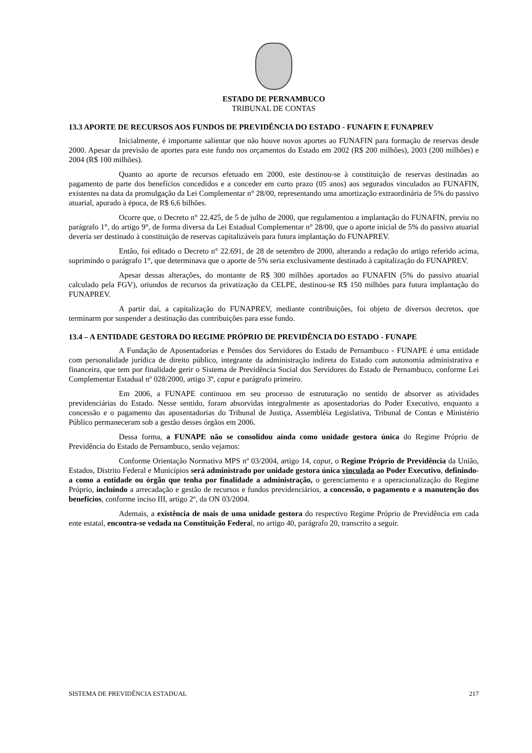ESTADO DE PERNAMBUCO
TRIBUNAL DE CONTAS
13.3 APORTE DE RECURSOS AOS FUNDOS DE PREVIDÊNCIA DO ESTADO - FUNAFIN E FUNAPREV
Inicialmente, é importante salientar que não houve novos aportes ao FUNAFIN para formação de reservas desde 2000. Apesar da previsão de aportes para este fundo nos orçamentos do Estado em 2002 (R$ 200 milhões), 2003 (200 milhões) e 2004 (R$ 100 milhões).
Quanto ao aporte de recursos efetuado em 2000, este destinou-se à constituição de reservas destinadas ao pagamento de parte dos benefícios concedidos e a conceder em curto prazo (05 anos) aos segurados vinculados ao FUNAFIN, existentes na data da promulgação da Lei Complementar n° 28/00, representando uma amortização extraordinária de 5% do passivo atuarial, apurado à época, de R$ 6,6 bilhões.
Ocorre que, o Decreto n° 22.425, de 5 de julho de 2000, que regulamentou a implantação do FUNAFIN, previu no parágrafo 1°, do artigo 9°, de forma diversa da Lei Estadual Complementar n° 28/00, que o aporte inicial de 5% do passivo atuarial deveria ser destinado à constituição de reservas capitalizáveis para futura implantação do FUNAPREV.
Então, foi editado o Decreto n° 22.691, de 28 de setembro de 2000, alterando a redação do artigo referido acima, suprimindo o parágrafo 1°, que determinava que o aporte de 5% seria exclusivamente destinado à capitalização do FUNAPREV.
Apesar dessas alterações, do montante de R$ 300 milhões aportados ao FUNAFIN (5% do passivo atuarial calculado pela FGV), oriundos de recursos da privatização da CELPE, destinou-se R$ 150 milhões para futura implantação do FUNAPREV.
A partir daí, a capitalização do FUNAPREV, mediante contribuições, foi objeto de diversos decretos, que terminarm por suspender a destinação das contribuições para esse fundo.
13.4 – A ENTIDADE GESTORA DO REGIME PRÓPRIO DE PREVIDÊNCIA DO ESTADO - FUNAPE
A Fundação de Aposentadorias e Pensões dos Servidores do Estado de Pernambuco - FUNAPE é uma entidade com personalidade jurídica de direito público, integrante da administração indireta do Estado com autonomia administrativa e financeira, que tem por finalidade gerir o Sistema de Previdência Social dos Servidores do Estado de Pernambuco, conforme Lei Complementar Estadual nº 028/2000, artigo 3º, caput e parágrafo primeiro.
Em 2006, a FUNAPE continuou em seu processo de estruturação no sentido de absorver as atividades previdenciárias do Estado. Nesse sentido, foram absorvidas integralmente as aposentadorias do Poder Executivo, enquanto a concessão e o pagamento das aposentadorias do Tribunal de Justiça, Assembléia Legislativa, Tribunal de Contas e Ministério Público permaneceram sob a gestão desses órgãos em 2006.
Dessa forma, a FUNAPE não se consolidou ainda como unidade gestora única do Regime Próprio de Previdência do Estado de Pernambuco, senão vejamos:
Conforme Orientação Normativa MPS nº 03/2004, artigo 14, caput, o Regime Próprio de Previdência da União, Estados, Distrito Federal e Municípios será administrado por unidade gestora única vinculada ao Poder Executivo, definindo-a como a entidade ou órgão que tenha por finalidade a administração, o gerenciamento e a operacionalização do Regime Próprio, incluindo a arrecadação e gestão de recursos e fundos previdenciários, a concessão, o pagamento e a manutenção dos benefícios, conforme inciso III, artigo 2º, da ON 03/2004.
Ademais, a existência de mais de uma unidade gestora do respectivo Regime Próprio de Previdência em cada ente estatal, encontra-se vedada na Constituição Federal, no artigo 40, parágrafo 20, transcrito a seguir.
SISTEMA DE PREVIDÊNCIA ESTADUAL 217